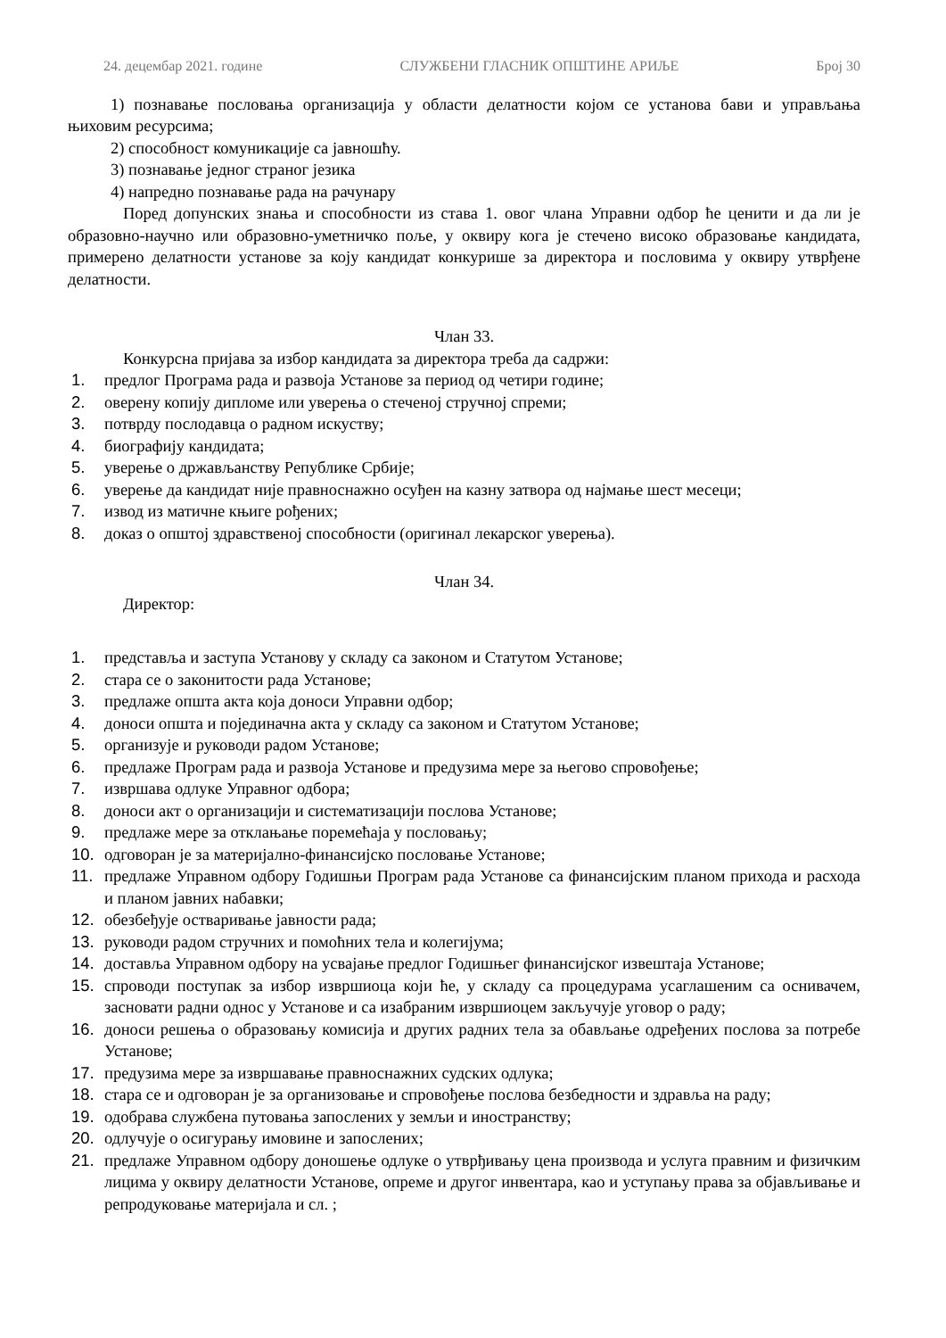24. децембар 2021. године СЛУЖБЕНИ ГЛАСНИК ОПШТИНЕ АРИЉЕ Број 30
1) познавање пословања организација у области делатности којом се установа бави и управљања њиховим ресурсима;
2) способност комуникације са јавношћу.
3) познавање једног страног језика
4) напредно познавање рада на рачунару
Поред допунских знања и способности из става 1. овог члана Управни одбор ће ценити и да ли је образовно-научно или образовно-уметничко поље, у оквиру кога је стечено високо образовање кандидата, примерено делатности установе за коју кандидат конкурише за директора и пословима у оквиру утврђене делатности.
Члан 33.
Конкурсна пријава за избор кандидата за директора треба да садржи:
1. предлог Програма рада и развоја Установе за период од четири године;
2. оверену копију дипломе или уверења о стеченој стручној спреми;
3. потврду послодавца о радном искуству;
4. биографију кандидата;
5. уверење о држављанству Републике Србије;
6. уверење да кандидат није правноснажно осуђен на казну затвора од најмање шест месеци;
7. извод из матичне књиге рођених;
8. доказ о општој здравственој способности (оригинал лекарског уверења).
Члан 34.
Директор:
1. представља и заступа Установу у складу са законом и Статутом Установе;
2. стара се о законитости рада Установе;
3. предлаже општа акта која доноси Управни одбор;
4. доноси општа и појединачна акта у складу са законом и Статутом Установе;
5. организује и руководи радом Установе;
6. предлаже Програм рада и развоја Установе и предузима мере за његово спровођење;
7. извршава одлуке Управног одбора;
8. доноси акт о организацији и систематизацији послова Установе;
9. предлаже мере за отклањање поремећаја у пословању;
10. одговоран је за материјално-финансијско пословање Установе;
11. предлаже Управном одбору Годишњи Програм рада Установе са финансијским планом прихода и расхода и планом јавних набавки;
12. обезбеђује остваривање јавности рада;
13. руководи радом стручних и помоћних тела и колегијума;
14. доставља Управном одбору на усвајање предлог Годишњег финансијског извештаја Установе;
15. спроводи поступак за избор извршиоца који ће, у складу са процедурама усаглашеним са оснивачем, засновати радни однос у Установе и са изабраним извршиоцем закључује уговор о раду;
16. доноси решења о образовању комисија и других радних тела за обављање одређених послова за потребе Установе;
17. предузима мере за извршавање правноснажних судских одлука;
18. стара се и одговоран је за организовање и спровођење послова безбедности и здравља на раду;
19. одобрава службена путовања запослених у земљи и иностранству;
20. одлучује о осигурању имовине и запослених;
21. предлаже Управном одбору доношење одлуке о утврђивању цена производа и услуга правним и физичким лицима у оквиру делатности Установе, опреме и другог инвентара, као и уступању права за објављивање и репродуковање материјала и сл. ;